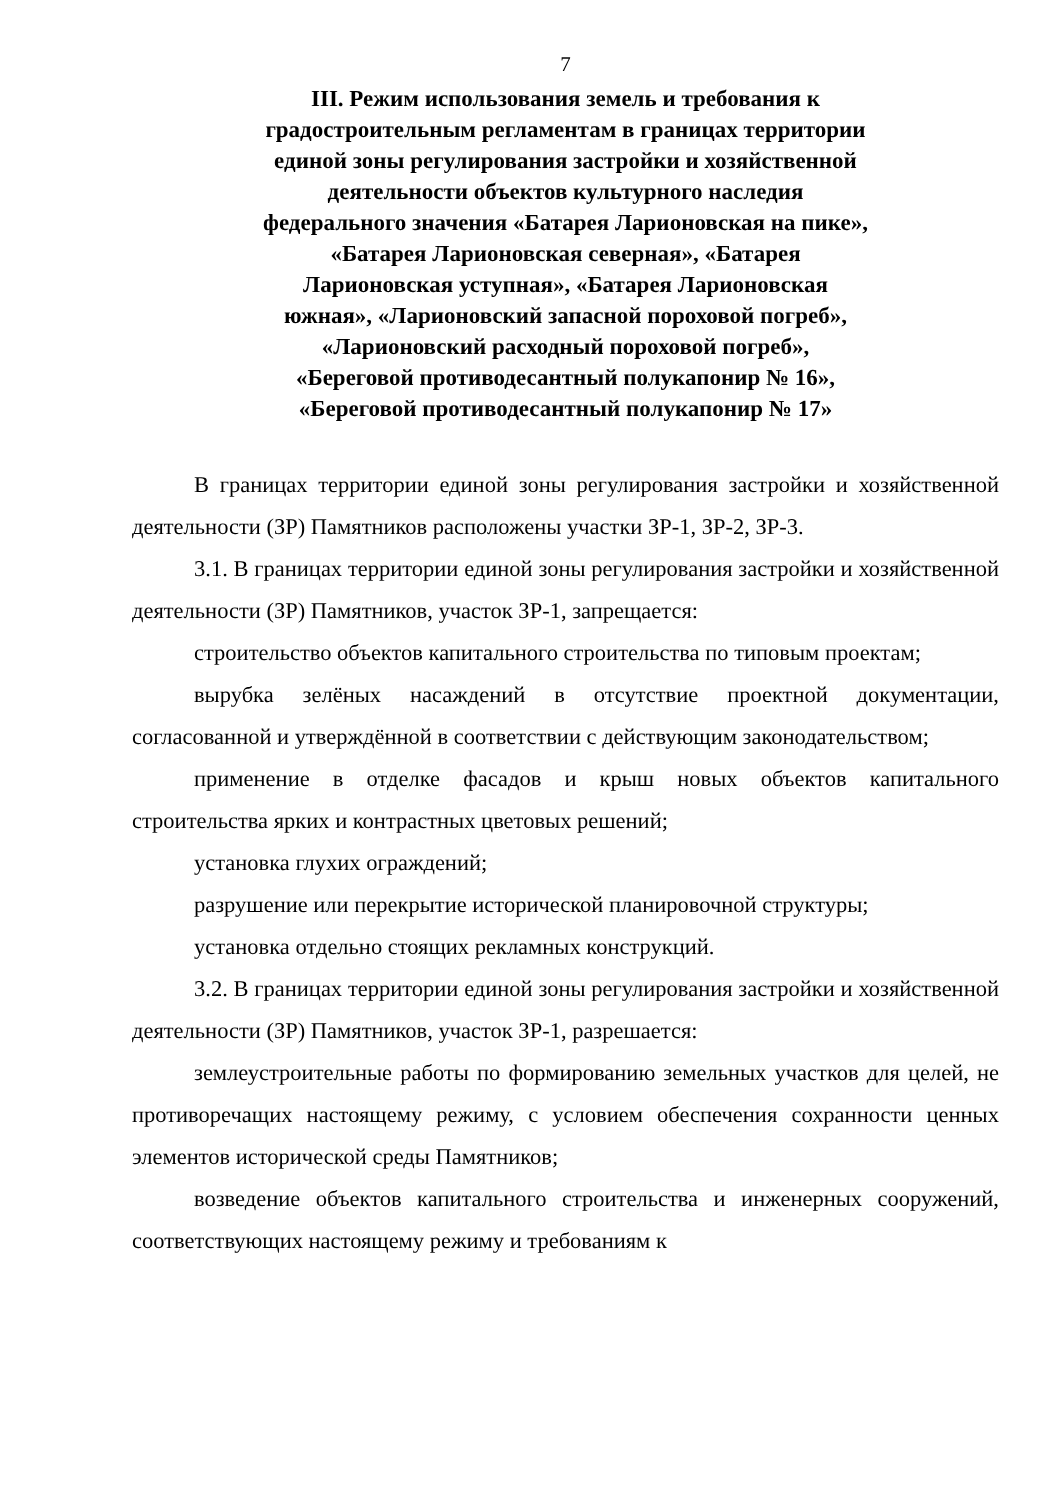7
III. Режим использования земель и требования к
градостроительным регламентам в границах территории
единой зоны регулирования застройки и хозяйственной
деятельности объектов культурного наследия
федерального значения «Батарея Ларионовская на пике»,
«Батарея Ларионовская северная», «Батарея
Ларионовская уступная», «Батарея Ларионовская
южная», «Ларионовский запасной пороховой погреб»,
«Ларионовский расходный пороховой погреб»,
«Береговой противодесантный полукапонир № 16»,
«Береговой противодесантный полукапонир № 17»
В границах территории единой зоны регулирования застройки и хозяйственной деятельности (ЗР) Памятников расположены участки ЗР-1, ЗР-2, ЗР-3.
3.1. В границах территории единой зоны регулирования застройки и хозяйственной деятельности (ЗР) Памятников, участок ЗР-1, запрещается:
строительство объектов капитального строительства по типовым проектам;
вырубка зелёных насаждений в отсутствие проектной документации, согласованной и утверждённой в соответствии с действующим законодательством;
применение в отделке фасадов и крыш новых объектов капитального строительства ярких и контрастных цветовых решений;
установка глухих ограждений;
разрушение или перекрытие исторической планировочной структуры;
установка отдельно стоящих рекламных конструкций.
3.2. В границах территории единой зоны регулирования застройки и хозяйственной деятельности (ЗР) Памятников, участок ЗР-1, разрешается:
землеустроительные работы по формированию земельных участков для целей, не противоречащих настоящему режиму, с условием обеспечения сохранности ценных элементов исторической среды Памятников;
возведение объектов капитального строительства и инженерных сооружений, соответствующих настоящему режиму и требованиям к